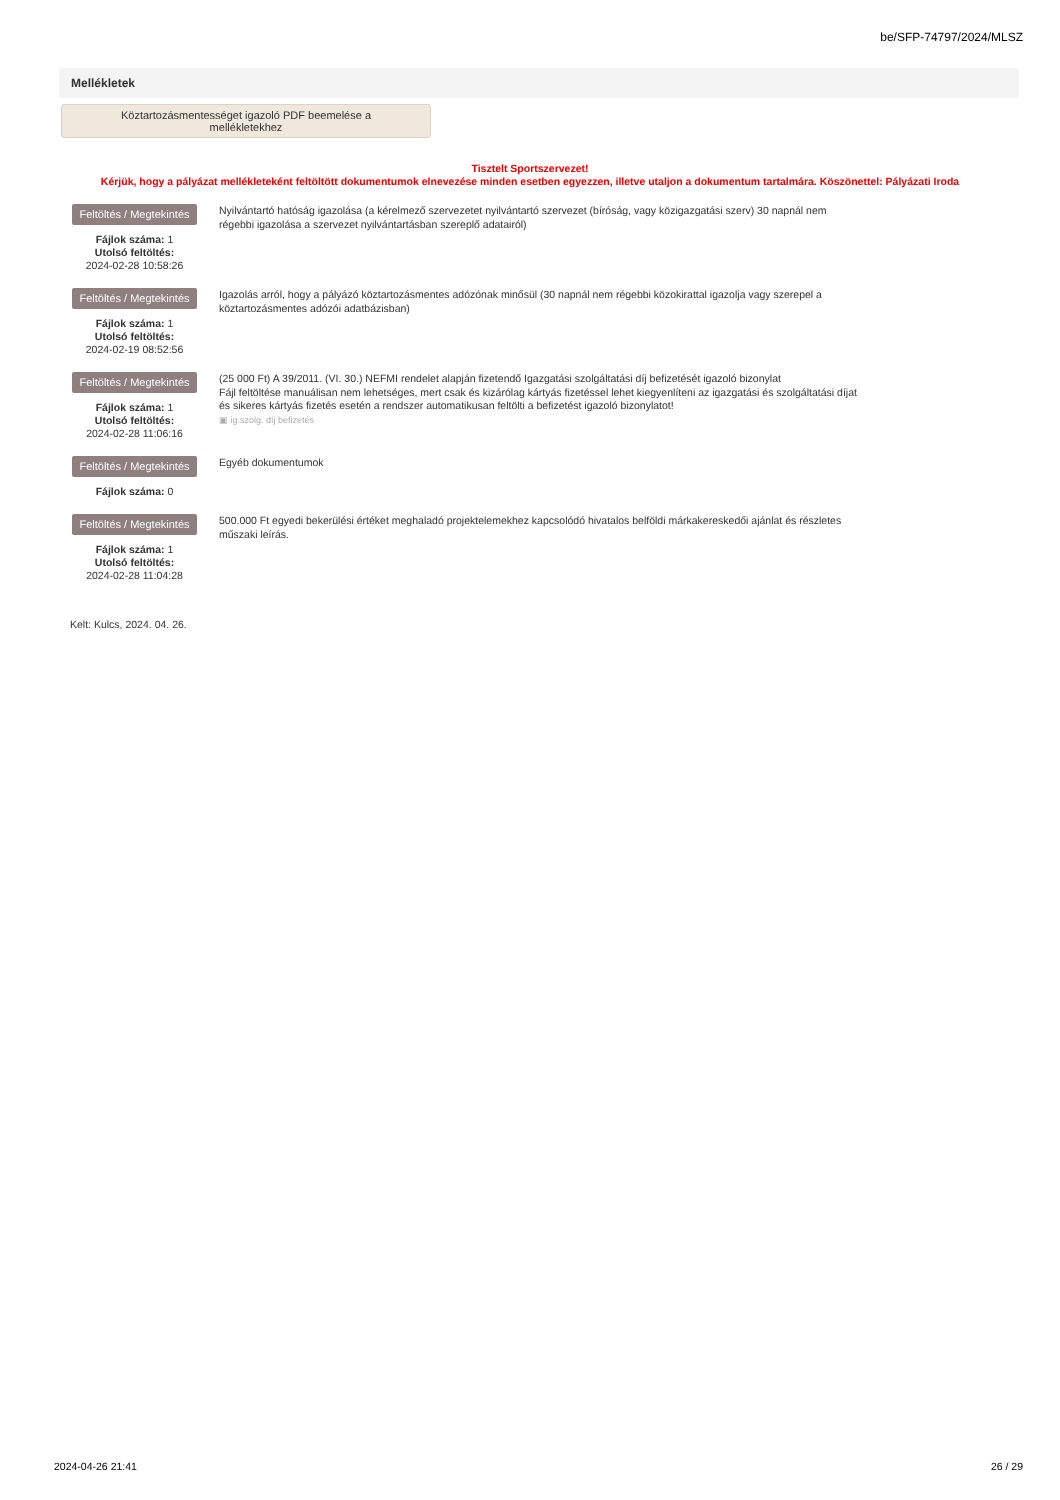be/SFP-74797/2024/MLSZ
Mellékletek
Köztartozásmentességet igazoló PDF beemelése a
mellékletekhez
Tisztelt Sportszervezet!
Kérjük, hogy a pályázat mellékleteként feltöltött dokumentumok elnevezése minden esetben egyezzen, illetve utaljon a dokumentum tartalmára. Köszönettel: Pályázati Iroda
Feltöltés / Megtekintés
Fájlok száma: 1
Utolsó feltöltés:
2024-02-28 10:58:26
Nyilvántartó hatóság igazolása (a kérelmező szervezetet nyilvántartó szervezet (bíróság, vagy közigazgatási szerv) 30 napnál nem régebbi igazolása a szervezet nyilvántartásban szereplő adatairól)
Feltöltés / Megtekintés
Fájlok száma: 1
Utolsó feltöltés:
2024-02-19 08:52:56
Igazolás arról, hogy a pályázó köztartozásmentes adózónak minősül (30 napnál nem régebbi közokirattal igazolja vagy szerepel a köztartozásmentes adózói adatbázisban)
Feltöltés / Megtekintés
Fájlok száma: 1
Utolsó feltöltés:
2024-02-28 11:06:16
(25 000 Ft) A 39/2011. (VI. 30.) NEFMI rendelet alapján fizetendő Igazgatási szolgáltatási díj befizetését igazoló bizonylat
Fájl feltöltése manuálisan nem lehetséges, mert csak és kizárólag kártyás fizetéssel lehet kiegyenlíteni az igazgatási és szolgáltatási díjat és sikeres kártyás fizetés esetén a rendszer automatikusan feltölti a befizetést igazoló bizonylatot!
▣ ig.szolg. díj befizetés
Feltöltés / Megtekintés
Fájlok száma: 0
Egyéb dokumentumok
Feltöltés / Megtekintés
Fájlok száma: 1
Utolsó feltöltés:
2024-02-28 11:04:28
500.000 Ft egyedi bekerülési értéket meghaladó projektelemekhez kapcsolódó hivatalos belföldi márkakereskedői ajánlat és részletes műszaki leírás.
Kelt: Kulcs, 2024. 04. 26.
2024-04-26 21:41 26 / 29